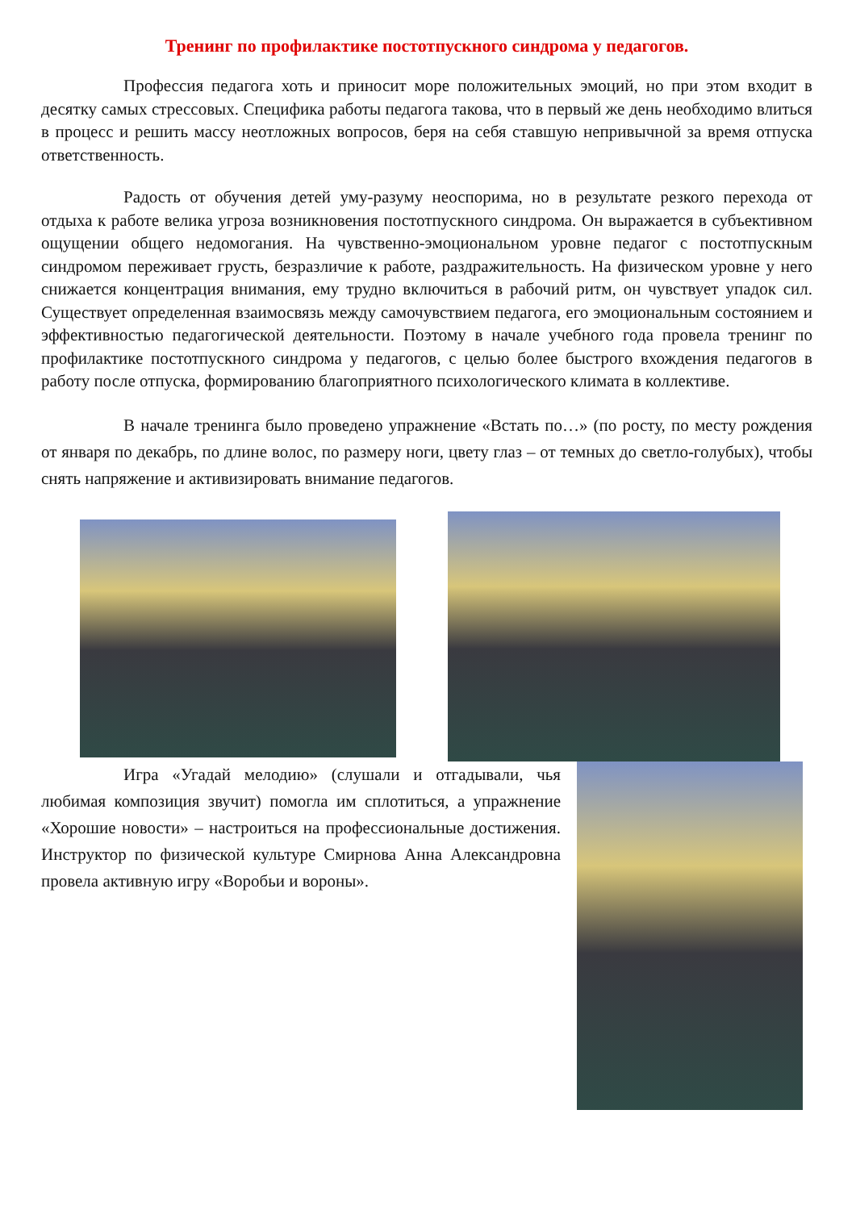Тренинг по профилактике постотпускного синдрома у педагогов.
Профессия педагога хоть и приносит море положительных эмоций, но при этом входит в десятку самых стрессовых. Специфика работы педагога такова, что в первый же день необходимо влиться в процесс и решить массу неотложных вопросов, беря на себя ставшую непривычной за время отпуска ответственность.
Радость от обучения детей уму-разуму неоспорима, но в результате резкого перехода от отдыха к работе велика угроза возникновения постотпускного синдрома. Он выражается в субъективном ощущении общего недомогания. На чувственно-эмоциональном уровне педагог с постотпускным синдромом переживает грусть, безразличие к работе, раздражительность. На физическом уровне у него снижается концентрация внимания, ему трудно включиться в рабочий ритм, он чувствует упадок сил. Существует определенная взаимосвязь между самочувствием педагога, его эмоциональным состоянием и эффективностью педагогической деятельности. Поэтому в начале учебного года провела тренинг по профилактике постотпускного синдрома у педагогов, с целью более быстрого вхождения педагогов в работу после отпуска, формированию благоприятного психологического климата в коллективе.
В начале тренинга было проведено упражнение «Встать по…» (по росту, по месту рождения от января по декабрь, по длине волос, по размеру ноги, цвету глаз – от темных до светло-голубых), чтобы снять напряжение и активизировать внимание педагогов.
Игра «Угадай мелодию» (слушали и отгадывали, чья любимая композиция звучит) помогла им сплотиться, а упражнение «Хорошие новости» – настроиться на профессиональные достижения. Инструктор по физической культуре Смирнова Анна Александровна провела активную игру «Воробьи и вороны».